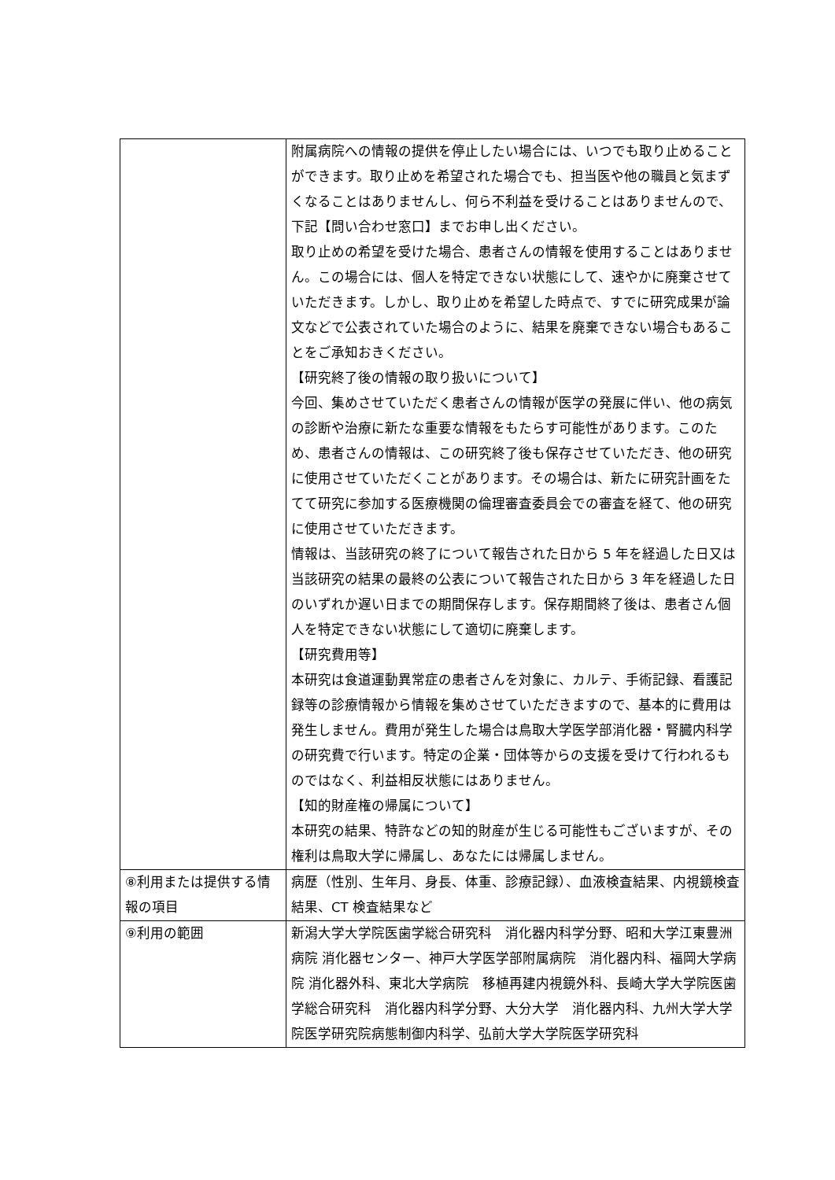| | 附属病院への情報の提供を停止したい場合には、いつでも取り止めることができます。取り止めを希望された場合でも、担当医や他の職員と気まずくなることはありませんし、何ら不利益を受けることはありませんので、下記【問い合わせ窓口】までお申し出ください。 取り止めの希望を受けた場合、患者さんの情報を使用することはありません。この場合には、個人を特定できない状態にして、速やかに廃棄させていただきます。しかし、取り止めを希望した時点で、すでに研究成果が論文などで公表されていた場合のように、結果を廃棄できない場合もあることをご承知おきください。 【研究終了後の情報の取り扱いについて】 今回、集めさせていただく患者さんの情報が医学の発展に伴い、他の病気の診断や治療に新たな重要な情報をもたらす可能性があります。このため、患者さんの情報は、この研究終了後も保存させていただき、他の研究に使用させていただくことがあります。その場合は、新たに研究計画をたてて研究に参加する医療機関の倫理審査委員会での審査を経て、他の研究に使用させていただきます。 情報は、当該研究の終了について報告された日から 5 年を経過した日又は当該研究の結果の最終の公表について報告された日から 3 年を経過した日のいずれか遅い日までの期間保存します。保存期間終了後は、患者さん個人を特定できない状態にして適切に廃棄します。 【研究費用等】 本研究は食道運動異常症の患者さんを対象に、カルテ、手術記録、看護記録等の診療情報から情報を集めさせていただきますので、基本的に費用は発生しません。費用が発生した場合は鳥取大学医学部消化器・腎臓内科学の研究費で行います。特定の企業・団体等からの支援を受けて行われるものではなく、利益相反状態にはありません。 【知的財産権の帰属について】 本研究の結果、特許などの知的財産が生じる可能性もございますが、その権利は鳥取大学に帰属し、あなたには帰属しません。 |
| ⑧利用または提供する情報の項目 | 病歴（性別、生年月、身長、体重、診療記録）、血液検査結果、内視鏡検査結果、CT 検査結果など |
| ⑨利用の範囲 | 新潟大学大学院医歯学総合研究科 消化器内科学分野、昭和大学江東豊洲病院 消化器センター、神戸大学医学部附属病院 消化器内科、福岡大学病院 消化器外科、東北大学病院 移植再建内視鏡外科、長崎大学大学院医歯学総合研究科 消化器内科学分野、大分大学 消化器内科、九州大学大学院医学研究院病態制御内科学、弘前大学大学院医学研究科 |